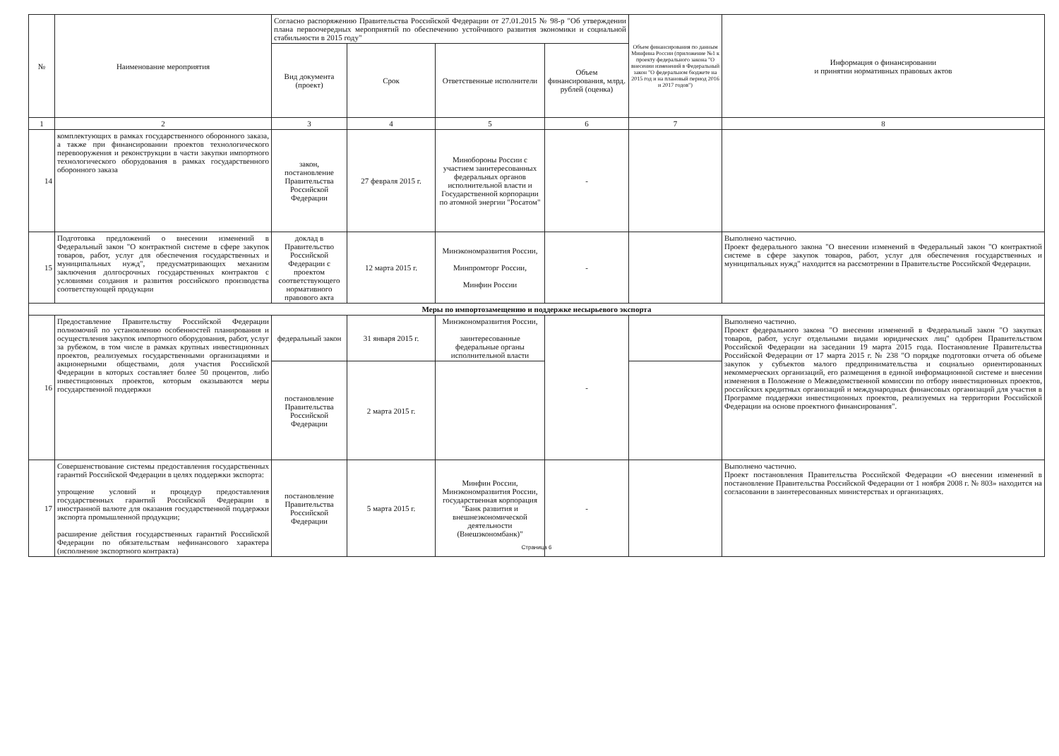| № | Наименование мероприятия | Согласно распоряжению Правительства Российской Федерации от 27.01.2015 № 98-р "Об утверждении плана первоочередных мероприятий по обеспечению устойчивого развития экономики и социальной стабильности в 2015 году" | | | | Объем финансирования по данным Минфина России (приложение №1 к проекту федерального закона "О внесении изменений в Федеральный закон "О федеральном бюджете на 2015 год и на плановый период 2016 и 2017 годов") | Информация о финансировании и принятии нормативных правовых актов |
| --- | --- | --- | --- | --- | --- | --- | --- |
| | | Вид документа (проект) | Срок | Ответственные исполнители | Объем финансирования, млрд. рублей (оценка) | | |
| 1 | 2 | 3 | 4 | 5 | 6 | 7 | 8 |
| 14 | комплектующих в рамках государственного оборонного заказа, а также при финансировании проектов технологического перевооружения и реконструкции в части закупки импортного технологического оборудования в рамках государственного оборонного заказа | закон, постановление Правительства Российской Федерации | 27 февраля 2015 г. | Минобороны России с участием заинтересованных федеральных органов исполнительной власти и Государственной корпорации по атомной энергии "Росатом" | - | | |
| 15 | Подготовка предложений о внесении изменений в Федеральный закон "О контрактной системе в сфере закупок товаров, работ, услуг для обеспечения государственных и муниципальных нужд", предусматривающих механизм заключения долгосрочных государственных контрактов с условиями создания и развития российского производства соответствующей продукции | доклад в Правительство Российской Федерации с проектом соответствующего нормативного правового акта | 12 марта 2015 г. | Минэкономразвития России, Минпромторг России, Минфин России | - | | Выполнено частично. Проект федерального закона "О внесении изменений в Федеральный закон "О контрактной системе в сфере закупок товаров, работ, услуг для обеспечения государственных и муниципальных нужд" находится на рассмотрении в Правительстве Российской Федерации. |
| Меры по импортозамещению и поддержке несырьевого экспорта | | | | | | | |
| 16 | Предоставление Правительству Российской Федерации полномочий по установлению особенностей планирования и осуществления закупок импортного оборудования, работ, услуг за рубежом, в том числе в рамках крупных инвестиционных проектов, реализуемых государственными организациями и акционерными обществами, доля участия Российской Федерации в которых составляет более 50 процентов, либо инвестиционных проектов, которым оказываются меры государственной поддержки | федеральный закон | 31 января 2015 г. | Минэкономразвития России, заинтересованные федеральные органы исполнительной власти | - | | Выполнено частично. Проект федерального закона "О внесении изменений в Федеральный закон "О закупках товаров, работ, услуг отдельными видами юридических лиц" одобрен Правительством Российской Федерации на заседании 19 марта 2015 года. Постановление Правительства Российской Федерации от 17 марта 2015 г. № 238 "О порядке подготовки отчета об объеме закупок у субъектов малого предпринимательства и социально ориентированных некоммерческих организаций, его размещения в единой информационной системе и внесении изменения в Положение о Межведомственной комиссии по отбору инвестиционных проектов, российских кредитных организаций и международных финансовых организаций для участия в Программе поддержки инвестиционных проектов, реализуемых на территории Российской Федерации на основе проектного финансирования". |
| | | постановление Правительства Российской Федерации | 2 марта 2015 г. | | | | |
| 17 | Совершенствование системы предоставления государственных гарантий Российской Федерации в целях поддержки экспорта: упрощение условий и процедур предоставления государственных гарантий Российской Федерации в иностранной валюте для оказания государственной поддержки экспорта промышленной продукции; расширение действия государственных гарантий Российской Федерации по обязательствам нефинансового характера (исполнение экспортного контракта) | постановление Правительства Российской Федерации | 5 марта 2015 г. | Минфин России, Минэкономразвития России, государственная корпорация "Банк развития и внешнеэкономической деятельности (Внешэкономбанк)" | - | | Выполнено частично. Проект постановления Правительства Российской Федерации «О внесении изменений в постановление Правительства Российской Федерации от 1 ноября 2008 г. № 803» находится на согласовании в заинтересованных министерствах и организациях. |
Страница 6